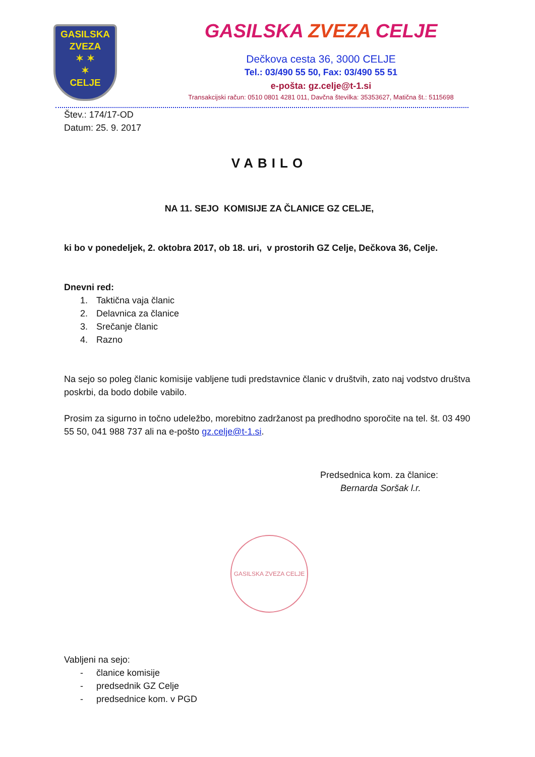GASILSKA
ZVEZA
✶ ✶
✶
CELJE
GASILSKA ZVEZA CELJE
Dečkova cesta 36, 3000 CELJE
Tel.: 03/490 55 50, Fax: 03/490 55 51
e-pošta: gz.celje@t-1.si
Transakcijski račun: 0510 0801 4281 011, Davčna številka: 35353627, Matična št.: 5115698
Štev.: 174/17-OD
Datum: 25. 9. 2017
VABILO
NA 11. SEJO KOMISIJE ZA ČLANICE GZ CELJE,
ki bo v ponedeljek, 2. oktobra 2017, ob 18. uri, v prostorih GZ Celje, Dečkova 36, Celje.
Dnevni red:
1. Taktična vaja članic
2. Delavnica za članice
3. Srečanje članic
4. Razno
Na sejo so poleg članic komisije vabljene tudi predstavnice članic v društvih, zato naj vodstvo društva poskrbi, da bodo dobile vabilo.
Prosim za sigurno in točno udeležbo, morebitno zadržanost pa predhodno sporočite na tel. št. 03 490 55 50, 041 988 737 ali na e-pošto gz.celje@t-1.si.
Predsednica kom. za članice:
Bernarda Soršak l.r.
GASILSKA ZVEZA CELJE
Vabljeni na sejo:
- članice komisije
- predsednik GZ Celje
- predsednice kom. v PGD